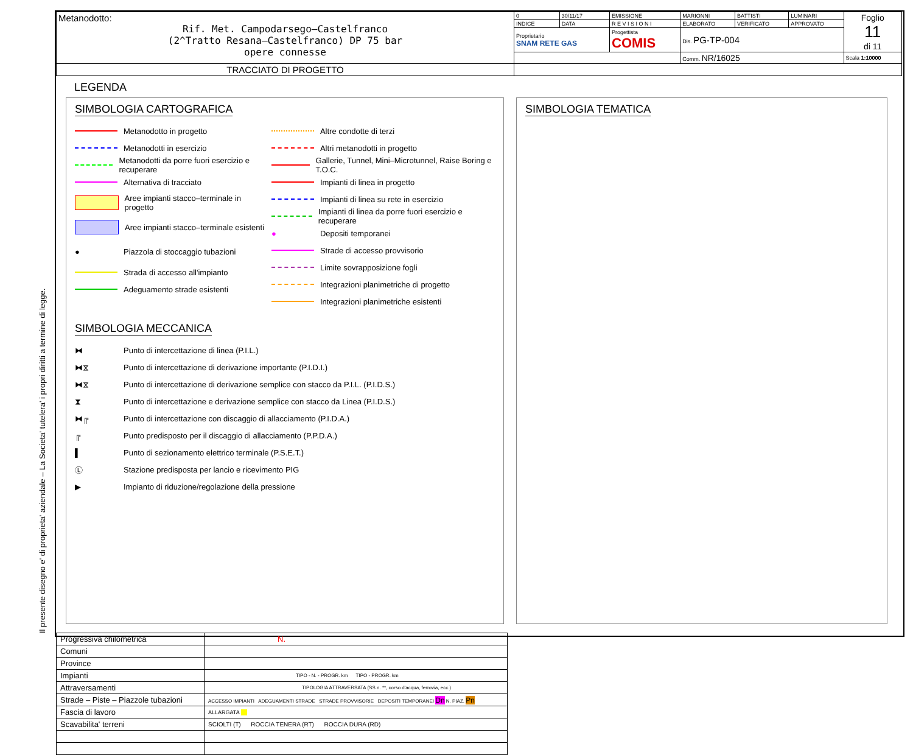Il presente disegno e' di proprieta' aziendale – La Societa' tutelera' i propri diritti a termine di legge.
| Metanodotto: Rif. Met. Campodarsego–Castelfranco (2^Tratto Resana–Castelfranco) DP 75 bar opere connesse | 0 | 30/11/17 | EMISSIONE | MARIONNI | BATTISTI | LUMINARI | Foglio 11 di 11 |
| | INDICE | DATA | R E V I S I O N I | ELABORATO | VERIFICATO | APPROVATO | |
| | Proprietario SNAM RETE GAS | | Progettista COMIS | Dis. PG-TP-004 | | | |
| | | | | Comm. NR/16025 | | | Scala 1:10000 |
| TRACCIATO DI PROGETTO | | | | | | | |
LEGENDA
SIMBOLOGIA CARTOGRAFICA
Metanodotto in progetto
Metanodotti in esercizio
Metanodotti da porre fuori esercizio e recuperare
Alternativa di tracciato
Aree impianti stacco–terminale in progetto
Aree impianti stacco–terminale esistenti
●
Piazzola di stoccaggio tubazioni
Strada di accesso all'impianto
Adeguamento strade esistenti
Altre condotte di terzi
Altri metanodotti in progetto
Gallerie, Tunnel, Mini–Microtunnel, Raise Boring e T.O.C.
Impianti di linea in progetto
Impianti di linea su rete in esercizio
Impianti di linea da porre fuori esercizio e recuperare
●
Depositi temporanei
Strade di accesso provvisorio
Limite sovrapposizione fogli
Integrazioni planimetriche di progetto
Integrazioni planimetriche esistenti
SIMBOLOGIA MECCANICA
⧓
Punto di intercettazione di linea (P.I.L.)
⧓⧖
Punto di intercettazione di derivazione importante (P.I.D.I.)
⧓⧖
Punto di intercettazione di derivazione semplice con stacco da P.I.L. (P.I.D.S.)
⧗
Punto di intercettazione e derivazione semplice con stacco da Linea (P.I.D.S.)
⧓╔
Punto di intercettazione con discaggio di allacciamento (P.I.D.A.)
╔
Punto predisposto per il discaggio di allacciamento (P.P.D.A.)
▌
Punto di sezionamento elettrico terminale (P.S.E.T.)
Ⓛ
Stazione predisposta per lancio e ricevimento PIG
▶
Impianto di riduzione/regolazione della pressione
SIMBOLOGIA TEMATICA
| Progressiva chilometrica | N. |
| Comuni | |
| Province | |
| Impianti | TIPO - N. - PROGR. km TIPO - PROGR. km |
| Attraversamenti | TIPOLOGIA ATTRAVERSATA (SS n. **, corso d'acqua, ferrovia, ecc.) |
| Strade – Piste – Piazzole tubazioni | ACCESSO IMPIANTI ADEGUAMENTI STRADE STRADE PROVVISORIE DEPOSITI TEMPORANEI Dn N. PIAZ. Pn |
| Fascia di lavoro | ALLARGATA |
| Scavabilita' terreni | SCIOLTI (T) ROCCIA TENERA (RT) ROCCIA DURA (RD) |